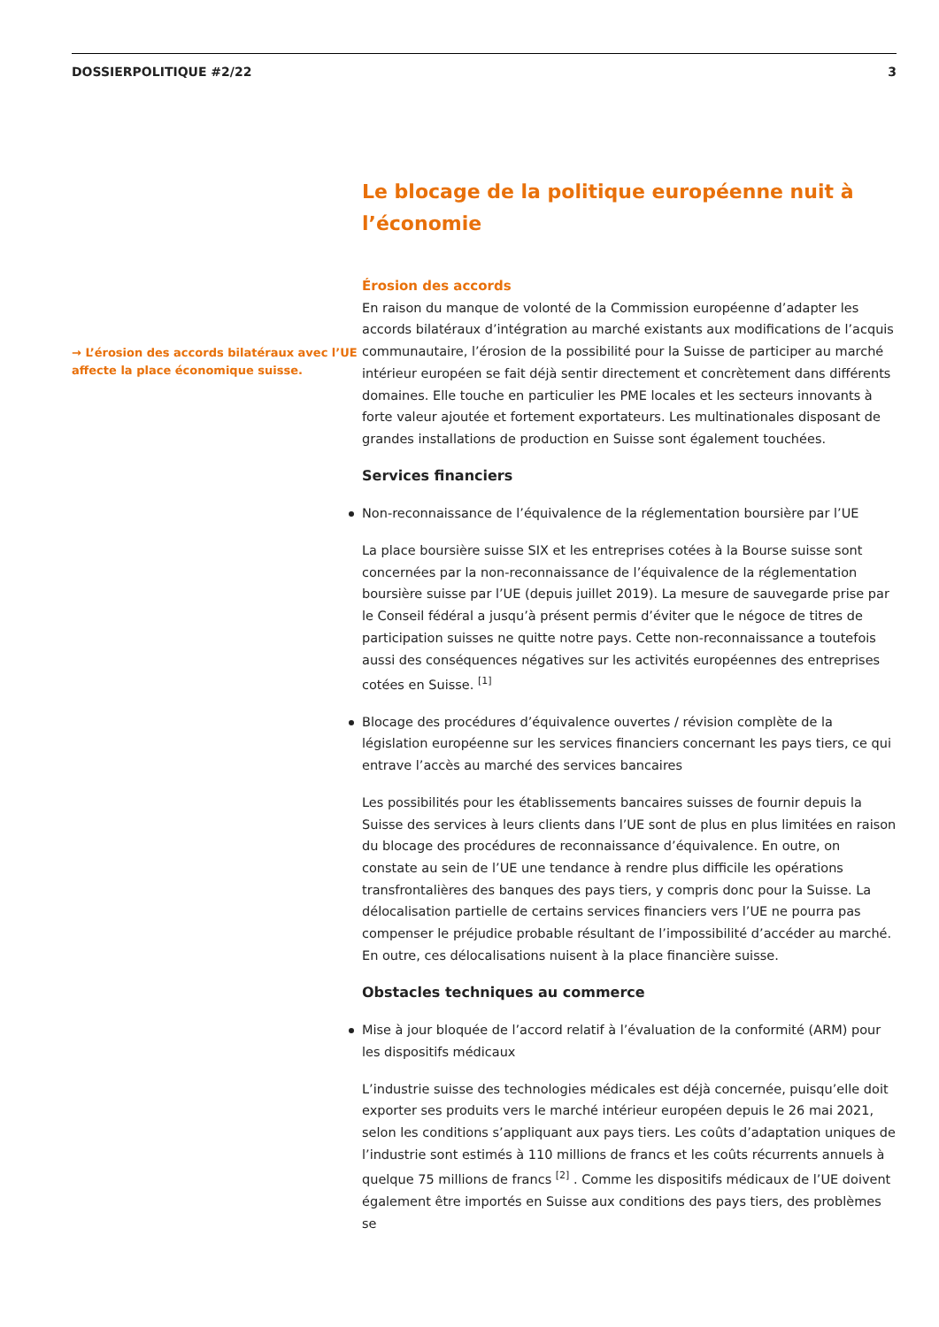DOSSIERPOLITIQUE #2/22 3
→ L’érosion des accords bilatéraux avec l’UE affecte la place économique suisse.
Le blocage de la politique européenne nuit à l’économie
Érosion des accords
En raison du manque de volonté de la Commission européenne d’adapter les accords bilatéraux d’intégration au marché existants aux modifications de l’acquis communautaire, l’érosion de la possibilité pour la Suisse de participer au marché intérieur européen se fait déjà sentir directement et concrètement dans différents domaines. Elle touche en particulier les PME locales et les secteurs innovants à forte valeur ajoutée et fortement exportateurs. Les multinationales disposant de grandes installations de production en Suisse sont également touchées.
Services financiers
Non-reconnaissance de l’équivalence de la réglementation boursière par l’UE
La place boursière suisse SIX et les entreprises cotées à la Bourse suisse sont concernées par la non-reconnaissance de l’équivalence de la réglementation boursière suisse par l’UE (depuis juillet 2019). La mesure de sauvegarde prise par le Conseil fédéral a jusqu’à présent permis d’éviter que le négoce de titres de participation suisses ne quitte notre pays. Cette non-reconnaissance a toutefois aussi des conséquences négatives sur les activités européennes des entreprises cotées en Suisse. <sup>[1]</sup>
Blocage des procédures d’équivalence ouvertes / révision complète de la législation européenne sur les services financiers concernant les pays tiers, ce qui entrave l’accès au marché des services bancaires
Les possibilités pour les établissements bancaires suisses de fournir depuis la Suisse des services à leurs clients dans l’UE sont de plus en plus limitées en raison du blocage des procédures de reconnaissance d’équivalence. En outre, on constate au sein de l’UE une tendance à rendre plus difficile les opérations transfrontalières des banques des pays tiers, y compris donc pour la Suisse. La délocalisation partielle de certains services financiers vers l’UE ne pourra pas compenser le préjudice probable résultant de l’impossibilité d’accéder au marché. En outre, ces délocalisations nuisent à la place financière suisse.
Obstacles techniques au commerce
Mise à jour bloquée de l’accord relatif à l’évaluation de la conformité (ARM) pour les dispositifs médicaux
L’industrie suisse des technologies médicales est déjà concernée, puisqu’elle doit exporter ses produits vers le marché intérieur européen depuis le 26 mai 2021, selon les conditions s’appliquant aux pays tiers. Les coûts d’adaptation uniques de l’industrie sont estimés à 110 millions de francs et les coûts récurrents annuels à quelque 75 millions de francs <sup>[2]</sup> . Comme les dispositifs médicaux de l’UE doivent également être importés en Suisse aux conditions des pays tiers, des problèmes se